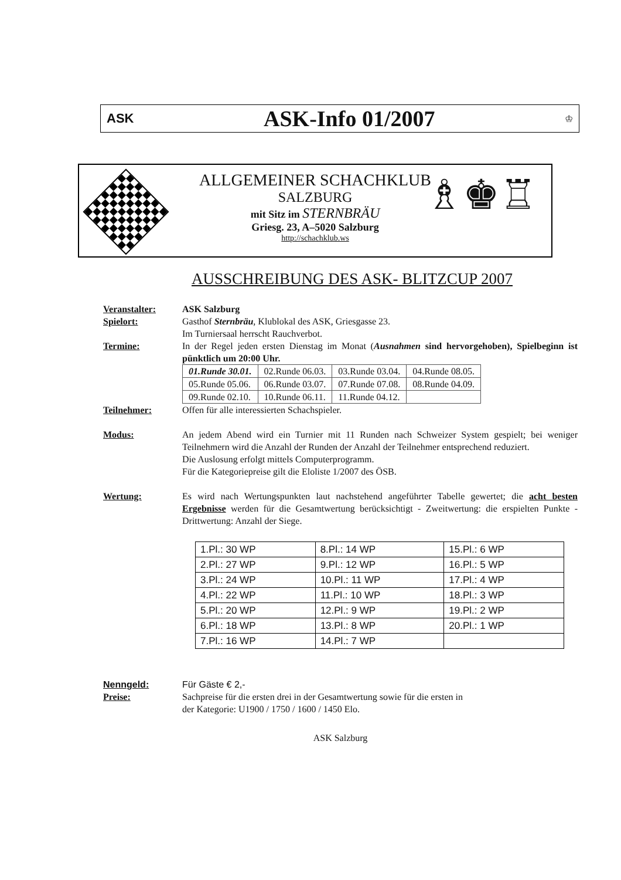ASK
ASK-Info 01/2007
♔
ALLGEMEINER SCHACHKLUB
SALZBURG
mit Sitz im STERNBRÄU
Griesg. 23, A–5020 Salzburg
http://schachklub.ws
♗♚♖
AUSSCHREIBUNG DES ASK- BLITZCUP 2007
Veranstalter: ASK Salzburg
Spielort: Gasthof Sternbräu, Klublokal des ASK, Griesgasse 23.
Im Turniersaal herrscht Rauchverbot.
Termine: In der Regel jeden ersten Dienstag im Monat (Ausnahmen sind hervorgehoben), Spielbeginn ist pünktlich um 20:00 Uhr.
| 01.Runde 30.01. | 02.Runde 06.03. | 03.Runde 03.04. | 04.Runde 08.05. |
| 05.Runde 05.06. | 06.Runde 03.07. | 07.Runde 07.08. | 08.Runde 04.09. |
| 09.Runde 02.10. | 10.Runde 06.11. | 11.Runde 04.12. | |
Teilnehmer: Offen für alle interessierten Schachspieler.
Modus: An jedem Abend wird ein Turnier mit 11 Runden nach Schweizer System gespielt; bei weniger Teilnehmern wird die Anzahl der Runden der Anzahl der Teilnehmer entsprechend reduziert.
Die Auslosung erfolgt mittels Computerprogramm.
Für die Kategoriepreise gilt die Eloliste 1/2007 des ÖSB.
Wertung: Es wird nach Wertungspunkten laut nachstehend angeführter Tabelle gewertet; die acht besten Ergebnisse werden für die Gesamtwertung berücksichtigt - Zweitwertung: die erspielten Punkte - Drittwertung: Anzahl der Siege.
| 1.Pl.: 30 WP | 8.Pl.: 14 WP | 15.Pl.: 6 WP |
| 2.Pl.: 27 WP | 9.Pl.: 12 WP | 16.Pl.: 5 WP |
| 3.Pl.: 24 WP | 10.Pl.: 11 WP | 17.Pl.: 4 WP |
| 4.Pl.: 22 WP | 11.Pl.: 10 WP | 18.Pl.: 3 WP |
| 5.Pl.: 20 WP | 12.Pl.: 9 WP | 19.Pl.: 2 WP |
| 6.Pl.: 18 WP | 13.Pl.: 8 WP | 20.Pl.: 1 WP |
| 7.Pl.: 16 WP | 14.Pl.: 7 WP | |
Nenngeld: Für Gäste € 2,-
Preise: Sachpreise für die ersten drei in der Gesamtwertung sowie für die ersten in
der Kategorie: U1900 / 1750 / 1600 / 1450 Elo.
ASK Salzburg